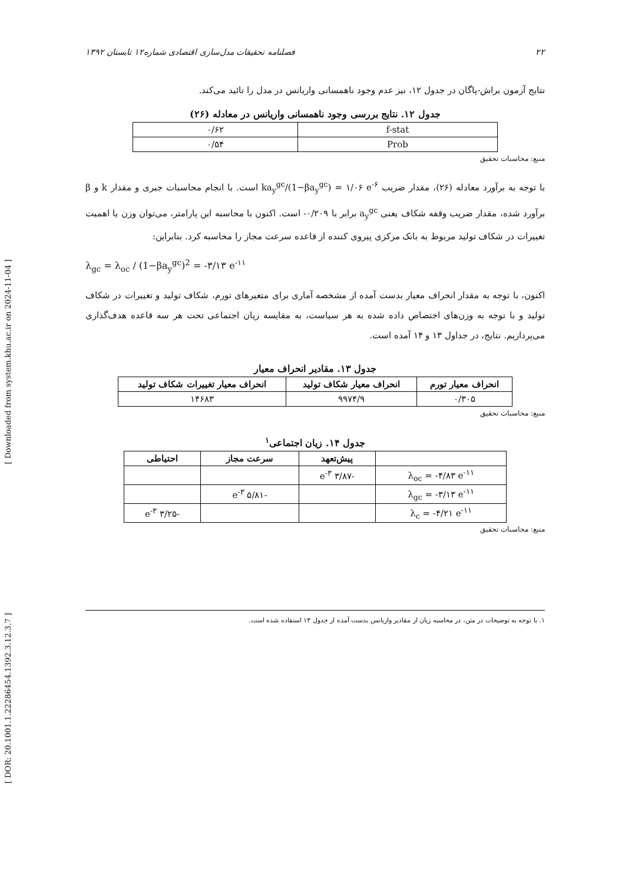[ Downloaded from system.khu.ac.ir on 2024-11-04 ]
[ DOR: 20.1001.1.22286454.1392.3.12.3.7 ]
فصلنامه تحقیقات مدل‌سازی اقتصادی شماره۱۲ تابستان ۱۳۹۲ ۲۲
نتایج آزمون براش-پاگان در جدول ۱۲، نیز عدم وجود ناهمسانی واریانس در مدل را تائید می‌کند.
جدول ۱۲. نتایج بررسی وجود ناهمسانی واریانس در معادله (۲۶)
| f-stat | ۰/۶۲ |
| Prob | ۰/۵۴ |
منبع: محاسبات تحقیق
با توجه به برآورد معادله (۲۶)، مقدار ضریب ka<sub>y</sub><sup>gc</sup>/(1−βa<sub>y</sub><sup>gc</sup>) = ۱/۰۶ e<sup>-۶</sup> است. با انجام محاسبات جبری و مقدار k و β برآورد شده، مقدار ضریب وقفه شکاف یعنی a<sub>y</sub><sup>gc</sup> برابر با ۰/۲۰۹- است. اکنون با محاسبه این پارامتر، می‌توان وزن یا اهمیت تغییرات در شکاف تولید مربوط به بانک مرکزی پیروی کننده از قاعده سرعت مجاز را محاسبه کرد. بنابراین:
λ<sub>gc</sub> = λ<sub>oc</sub> / (1−βa<sub>y</sub><sup>gc</sup>)<sup>2</sup> = -۳/۱۳ e<sup>-۱۱</sup>
اکنون، با توجه به مقدار انحراف معیار بدست آمده از مشخصه آماری برای متغیرهای تورم، شکاف تولید و تغییرات در شکاف تولید و با توجه به وزن‌های اختصاص داده شده به هر سیاست، به مقایسه زیان اجتماعی تحت هر سه قاعده هدف‌گذاری می‌پردازیم. نتایج، در جداول ۱۳ و ۱۴ آمده است.
جدول ۱۳. مقادیر انحراف معیار
| انحراف معیار تورم | انحراف معیار شکاف تولید | انحراف معیار تغییرات شکاف تولید |
| --- | --- | --- |
| ۰/۳۰۵ | ۹۹۷۴/۹ | ۱۴۶۸۳ |
منبع: محاسبات تحقیق
جدول ۱۴. زیان اجتماعی<sup>۱</sup>
| | پیش‌تعهد | سرعت مجاز | احتیاطی |
| --- | --- | --- | --- |
| λ<sub>oc</sub> = -۴/۸۳ e<sup>-۱۱</sup> | -۳/۸۷ e<sup>-۳</sup> | | |
| λ<sub>gc</sub> = -۳/۱۳ e<sup>-۱۱</sup> | | -۵/۸۱ e<sup>-۳</sup> | |
| λ<sub>c</sub> = -۴/۲۱ e<sup>-۱۱</sup> | | | -۳/۲۵ e<sup>-۳</sup> |
منبع: محاسبات تحقیق
۱. با توجه به توضیحات در متن، در محاسبه زیان از مقادیر واریانس بدست آمده از جدول ۱۳ استفاده شده است.